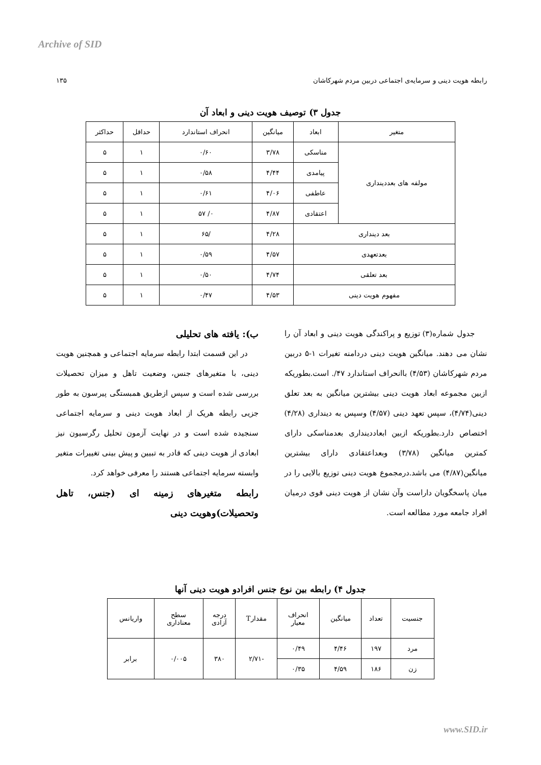Archive of SID
رابطه هویت دینی و سرمایه‌ی اجتماعی دربین مردم شهرکاشان ۱۳۵
جدول ۳) توصیف هویت دینی و ابعاد آن
| متغیر | ابعاد | میانگین | انحراف استاندارد | حداقل | حداکثر |
| --- | --- | --- | --- | --- | --- |
| مولفه های بعددینداری | مناسکی | ۳/۷۸ | ۰/۶۰ | ۱ | ۵ |
| | پیامدی | ۴/۴۴ | ۰/۵۸ | ۱ | ۵ |
| | عاطفی | ۴/۰۶ | ۰/۶۱ | ۱ | ۵ |
| | اعتقادی | ۴/۸۷ | ۰/ ۵۷ | ۱ | ۵ |
| بعد دینداری | | ۴/۲۸ | /۶۵ | ۱ | ۵ |
| بعدتعهدی | | ۴/۵۷ | ۰/۵۹ | ۱ | ۵ |
| بعد تعلقی | | ۴/۷۴ | ۰/۵۰ | ۱ | ۵ |
| مفهوم هویت دینی | | ۴/۵۳ | ۰/۴۷ | ۱ | ۵ |
جدول شماره(۳) توزیع و پراکندگی هویت دینی و ابعاد آن را نشان می دهند. میانگین هویت دینی دردامنه تغیرات ۱-۵ دربین مردم شهرکاشان (۴/۵۳) باانحراف استاندارد ۴۷/. است.بطوریکه ازبین مجموعه ابعاد هویت دینی بیشترین میانگین به بعد تعلق دینی(۴/۷۴)، سپس تعهد دینی (۴/۵۷) وسپس به دینداری (۴/۲۸) اختصاص دارد.بطوریکه ازبین ابعاددینداری بعدمناسکی دارای کمترین میانگین (۳/۷۸) وبعداعتقادی دارای بیشترین میانگین(۴/۸۷) می باشد.درمجموع هویت دینی توزیع بالایی را در میان پاسخگویان داراست وآن نشان از هویت دینی قوی درمیان افراد جامعه مورد مطالعه است.
ب): یافته های تحلیلی
در این قسمت ابتدا رابطه سرمایه اجتماعی و همچنین هویت دینی، با متغیرهای جنس، وضعیت تاهل و میزان تحصیلات بررسی شده است و سپس ازطریق همبستگی پیرسون به طور جزیی رابطه هریک از ابعاد هویت دینی و سرمایه اجتماعی سنجیده شده است و در نهایت آزمون تحلیل رگرسیون نیز ابعادی از هویت دینی که قادر به تبیین و پیش بینی تغییرات متغیر وابسته سرمایه اجتماعی هستند را معرفی خواهد کرد.
رابطه متغیرهای زمینه ای (جنس، تاهل وتحصیلات)وهویت دینی
جدول ۴) رابطه بین نوع جنس افرادو هویت دینی آنها
| جنسیت | تعداد | میانگین | انحراف معیار | مقدارT | درجه آزادی | سطح معناداری | واریانس |
| --- | --- | --- | --- | --- | --- | --- | --- |
| مرد | ۱۹۷ | ۴/۴۶ | ۰/۴۹ | -۲/۷۱ | ۳۸۰ | ۰/۰۰۵ | برابر |
| زن | ۱۸۶ | ۴/۵۹ | ۰/۳۵ | | | | |
www.SID.ir